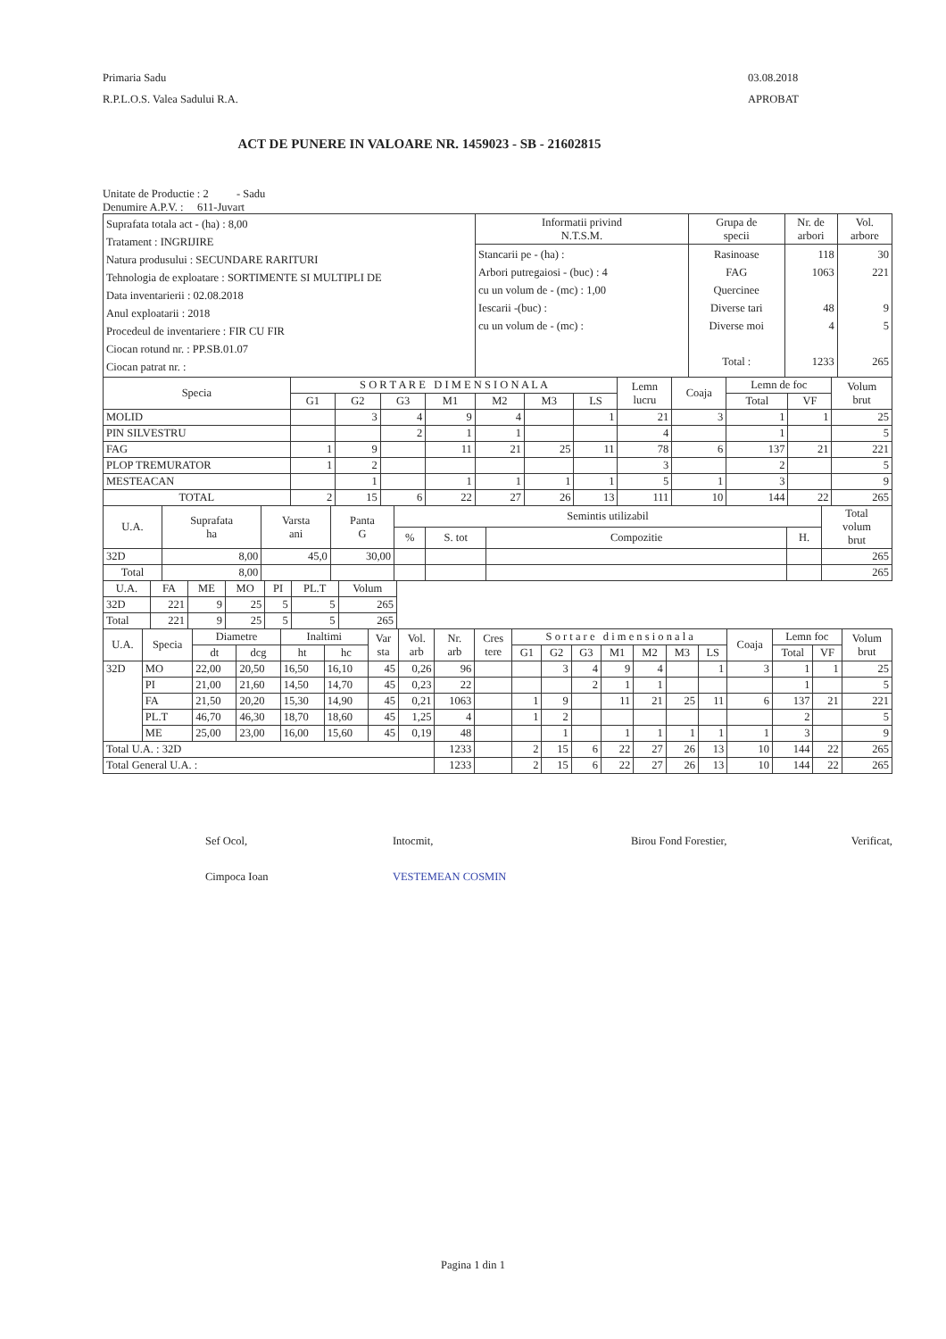Primaria Sadu
R.P.L.O.S. Valea Sadului R.A.
03.08.2018
APROBAT
ACT DE PUNERE IN VALOARE NR. 1459023 - SB - 21602815
Unitate de Productie : 2 - Sadu
Denumire A.P.V. : 611-Juvart
| Suprafata totala act - (ha) : 8,00 Tratament : INGRIJIRE Natura produsului : SECUNDARE RARITURI Tehnologia de exploatare : SORTIMENTE SI MULTIPLI DE Data inventarierii : 02.08.2018 Anul exploatarii : 2018 Procedeul de inventariere : FIR CU FIR Ciocan rotund nr. : PP.SB.01.07 Ciocan patrat nr. : | Informatii privind N.T.S.M. | Grupa de specii | Nr. de arbori | Vol. arbore |
| | Stancarii pe - (ha) : Arbori putregaiosi - (buc) : 4 cu un volum de - (mc) : 1,00 Iescarii -(buc) : cu un volum de - (mc) : | Rasinoase FAG Quercinee Diverse tari Diverse moi Total : | 118 1063 48 4 1233 | 30 221 9 5 265 |
| Specia | S O R T A R E D I M E N S I O N A L A | | | | | | | Lemn lucru | Coaja | Lemn de foc | | Volum brut |
| --- | --- | --- | --- | --- | --- | --- | --- | --- | --- | --- | --- | --- |
| | G1 | G2 | G3 | M1 | M2 | M3 | LS | | | Total | VF | |
| MOLID | | 3 | 4 | 9 | 4 | | 1 | 21 | 3 | 1 | 1 | 25 |
| PIN SILVESTRU | | | 2 | 1 | 1 | | | 4 | | 1 | | 5 |
| FAG | 1 | 9 | | 11 | 21 | 25 | 11 | 78 | 6 | 137 | 21 | 221 |
| PLOP TREMURATOR | 1 | 2 | | | | | | 3 | | 2 | | 5 |
| MESTEACAN | | 1 | | 1 | 1 | 1 | 1 | 5 | 1 | 3 | | 9 |
| TOTAL | 2 | 15 | 6 | 22 | 27 | 26 | 13 | 111 | 10 | 144 | 22 | 265 |
| U.A. | Suprafata ha | Varsta ani | Panta G | Semintis utilizabil | | | | Total volum brut |
| --- | --- | --- | --- | --- | --- | --- | --- | --- |
| | | | | % | S. tot | Compozitie | H. | |
| 32D | 8,00 | 45,0 | 30,00 | | | | | 265 |
| Total | 8,00 | | | | | | | 265 |
| U.A. | FA | ME | MO | PI | PL.T | Volum |
| --- | --- | --- | --- | --- | --- | --- |
| 32D | 221 | 9 | 25 | 5 | 5 | 265 |
| Total | 221 | 9 | 25 | 5 | 5 | 265 |
| U.A. | Specia | Diametre | | Inaltimi | | Var sta | Vol. arb | Nr. arb | Cres tere | S o r t a r e d i m e n s i o n a l a | | | | | | | Coaja | Lemn foc | | Volum brut |
| --- | --- | --- | --- | --- | --- | --- | --- | --- | --- | --- | --- | --- | --- | --- | --- | --- | --- | --- | --- | --- |
| | | dt | dcg | ht | hc | | | | | G1 | G2 | G3 | M1 | M2 | M3 | LS | | Total | VF | |
| 32D | MO | 22,00 | 20,50 | 16,50 | 16,10 | 45 | 0,26 | 96 | | | 3 | 4 | 9 | 4 | | 1 | 3 | 1 | 1 | 25 |
| | PI | 21,00 | 21,60 | 14,50 | 14,70 | 45 | 0,23 | 22 | | | | 2 | 1 | 1 | | | | 1 | | 5 |
| | FA | 21,50 | 20,20 | 15,30 | 14,90 | 45 | 0,21 | 1063 | | 1 | 9 | | 11 | 21 | 25 | 11 | 6 | 137 | 21 | 221 |
| | PL.T | 46,70 | 46,30 | 18,70 | 18,60 | 45 | 1,25 | 4 | | 1 | 2 | | | | | | | 2 | | 5 |
| | ME | 25,00 | 23,00 | 16,00 | 15,60 | 45 | 0,19 | 48 | | | 1 | | 1 | 1 | 1 | 1 | 1 | 3 | | 9 |
| Total U.A. : 32D | | | | | | | | 1233 | | 2 | 15 | 6 | 22 | 27 | 26 | 13 | 10 | 144 | 22 | 265 |
| Total General U.A. : | | | | | | | | 1233 | | 2 | 15 | 6 | 22 | 27 | 26 | 13 | 10 | 144 | 22 | 265 |
Sef Ocol,
Cimpoca Ioan
Intocmit,
VESTEMEAN COSMIN
Birou Fond Forestier, Verificat,
Pagina 1 din 1